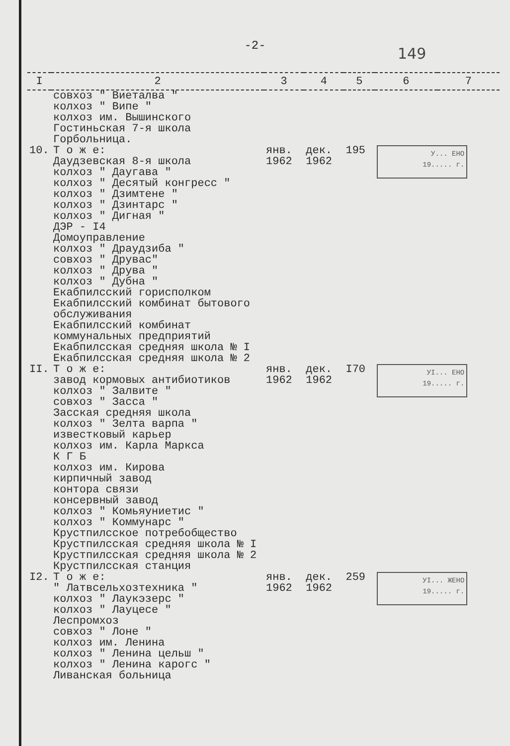-2-
149
| I | 2 | 3 | 4 | 5 | 6 | 7 |
| --- | --- | --- | --- | --- | --- | --- |
| | совхоз " Виеталва " колхоз " Випе " колхоз им. Вышинского Гостиньская 7-я школа Горбольница. | | | | | |
| 10. | Т о ж е: Даудзевская 8-я школа колхоз " Даугава " колхоз " Десятый конгресс " колхоз " Дзимтене " колхоз " Дзинтарс " колхоз " Дигная " ДЭР - I4 Домоуправление колхоз " Драудзиба " совхоз " Друвас" колхоз " Друва " колхоз " Дубна " Екабпилсский горисполком Екабпилсский комбинат бытового обслуживания Екабпилсский комбинат коммунальных предприятий Екабпилсская средняя школа № I Екабпилсская средняя школа № 2 | янв. 1962 | дек. 1962 | 195 | У... ЕНО 19..... г. | |
| II. | Т о ж е: завод кормовых антибиотиков колхоз " Залвите " совхоз " Засса " Засская средняя школа колхоз " Зелта варпа " известковый карьер колхоз им. Карла Маркса К Г Б колхоз им. Кирова кирпичный завод контора связи консервный завод колхоз " Комьяуниетис " колхоз " Коммунарс " Крустпилсское потребобщество Крустпилсская средняя школа № I Крустпилсская средняя школа № 2 Крустпилсская станция | янв. 1962 | дек. 1962 | I70 | УI... ЕНО 19..... г. | |
| I2. | Т о ж е: " Латвсельхозтехника " колхоз " Лаукэзерс " колхоз " Лауцесе " Леспромхоз совхоз " Лоне " колхоз им. Ленина колхоз " Ленина цельш " колхоз " Ленина карогс " Ливанская больница | янв. 1962 | дек. 1962 | 259 | УI... ЖЕНО 19..... г. | |